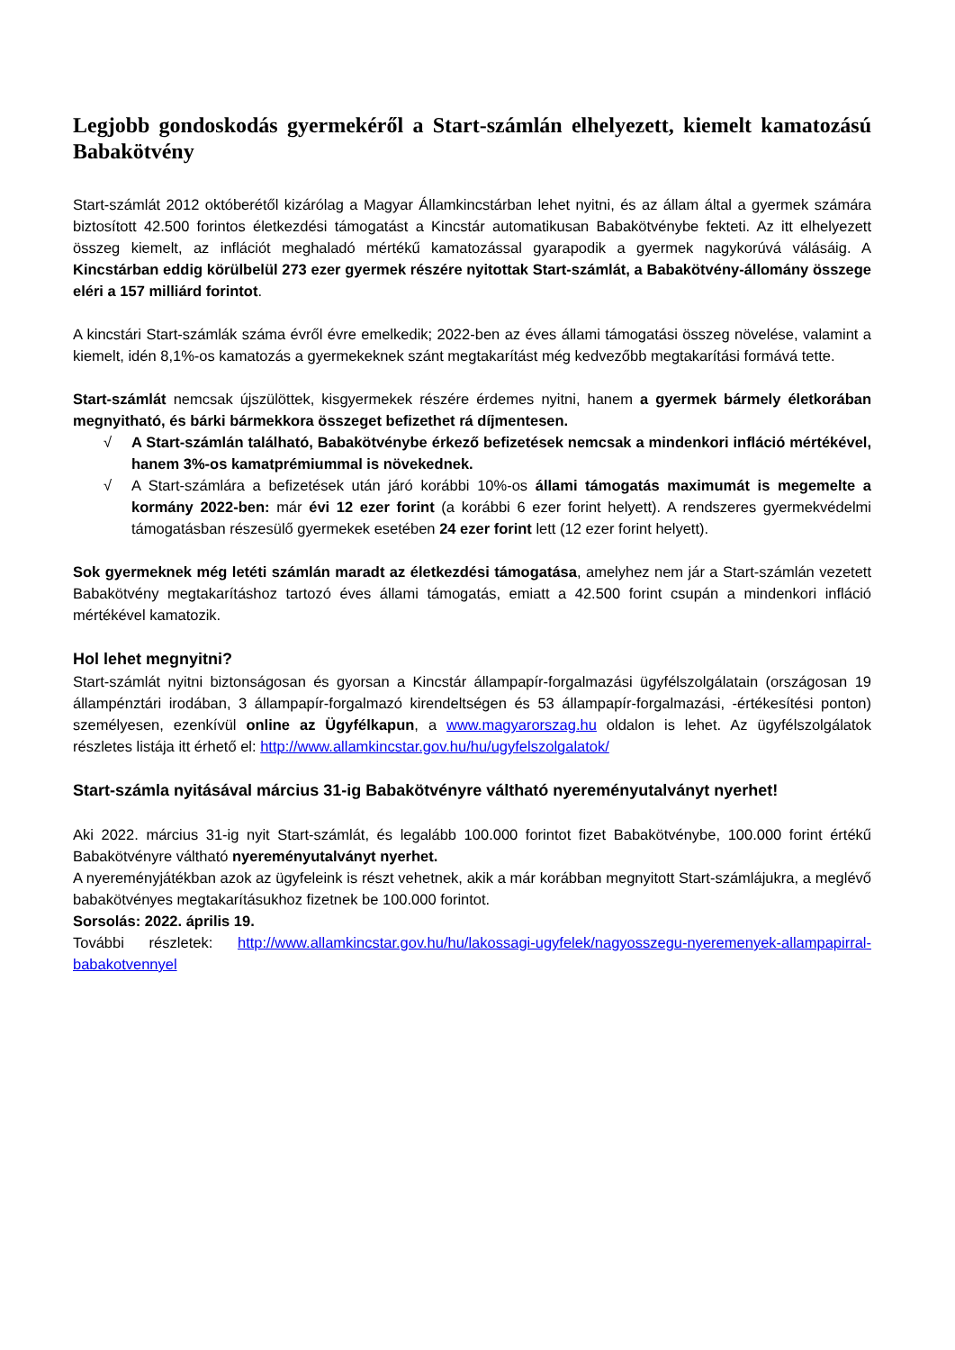Legjobb gondoskodás gyermekéről a Start-számlán elhelyezett, kiemelt kamatozású Babakötvény
Start-számlát 2012 októberétől kizárólag a Magyar Államkincstárban lehet nyitni, és az állam által a gyermek számára biztosított 42.500 forintos életkezdési támogatást a Kincstár automatikusan Babakötvénybe fekteti. Az itt elhelyezett összeg kiemelt, az inflációt meghaladó mértékű kamatozással gyarapodik a gyermek nagykorúvá válásáig. A Kincstárban eddig körülbelül 273 ezer gyermek részére nyitottak Start-számlát, a Babakötvény-állomány összege eléri a 157 milliárd forintot.
A kincstári Start-számlák száma évről évre emelkedik; 2022-ben az éves állami támogatási összeg növelése, valamint a kiemelt, idén 8,1%-os kamatozás a gyermekeknek szánt megtakarítást még kedvezőbb megtakarítási formává tette.
Start-számlát nemcsak újszülöttek, kisgyermekek részére érdemes nyitni, hanem a gyermek bármely életkorában megnyitható, és bárki bármekkora összeget befizethet rá díjmentesen.
√ A Start-számlán található, Babakötvénybe érkező befizetések nemcsak a mindenkori infláció mértékével, hanem 3%-os kamatprémiummal is növekednek.
√ A Start-számlára a befizetések után járó korábbi 10%-os állami támogatás maximumát is megemelte a kormány 2022-ben: már évi 12 ezer forint (a korábbi 6 ezer forint helyett). A rendszeres gyermekvédelmi támogatásban részesülő gyermekek esetében 24 ezer forint lett (12 ezer forint helyett).
Sok gyermeknek még letéti számlán maradt az életkezdési támogatása, amelyhez nem jár a Start-számlán vezetett Babakötvény megtakarításhoz tartozó éves állami támogatás, emiatt a 42.500 forint csupán a mindenkori infláció mértékével kamatozik.
Hol lehet megnyitni?
Start-számlát nyitni biztonságosan és gyorsan a Kincstár állampapír-forgalmazási ügyfélszolgálatain (országosan 19 állampénztári irodában, 3 állampapír-forgalmazó kirendeltségen és 53 állampapír-forgalmazási, -értékesítési ponton) személyesen, ezenkívül online az Ügyfélkapun, a www.magyarorszag.hu oldalon is lehet. Az ügyfélszolgálatok részletes listája itt érhető el: http://www.allamkincstar.gov.hu/hu/ugyfelszolgalatok/
Start-számla nyitásával március 31-ig Babakötvényre váltható nyereményutalványt nyerhet!
Aki 2022. március 31-ig nyit Start-számlát, és legalább 100.000 forintot fizet Babakötvénybe, 100.000 forint értékű Babakötvényre váltható nyereményutalványt nyerhet.
A nyereményjátékban azok az ügyfeleink is részt vehetnek, akik a már korábban megnyitott Start-számlájukra, a meglévő babakötvényes megtakarításukhoz fizetnek be 100.000 forintot.
Sorsolás: 2022. április 19.
További részletek: http://www.allamkincstar.gov.hu/hu/lakossagi-ugyfelek/nagyosszegu-nyeremenyek-allampapirral-babakotvennyel